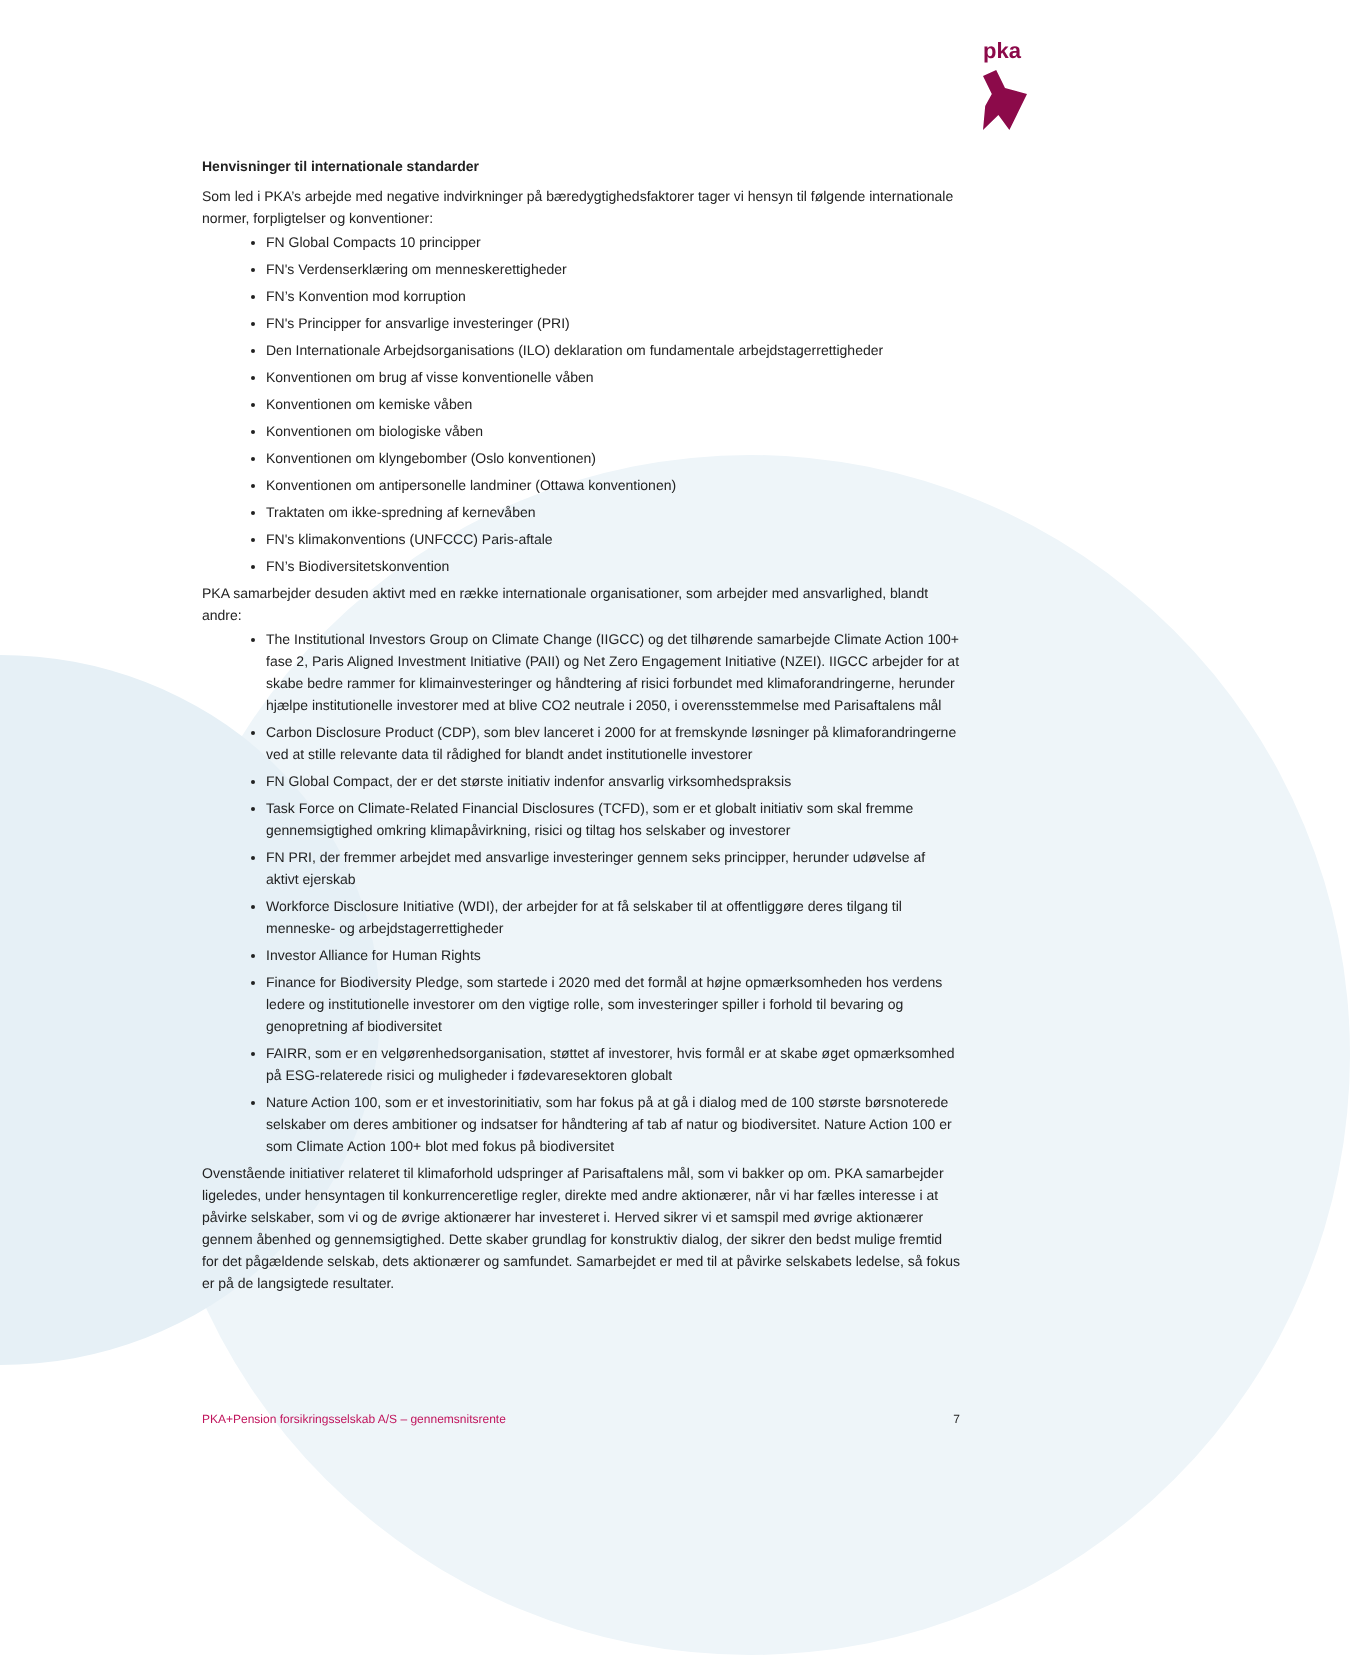pka
Henvisninger til internationale standarder
Som led i PKA’s arbejde med negative indvirkninger på bæredygtighedsfaktorer tager vi hensyn til følgende internationale normer, forpligtelser og konventioner:
FN Global Compacts 10 principper
FN's Verdenserklæring om menneskerettigheder
FN’s Konvention mod korruption
FN's Principper for ansvarlige investeringer (PRI)
Den Internationale Arbejdsorganisations (ILO) deklaration om fundamentale arbejdstagerrettigheder
Konventionen om brug af visse konventionelle våben
Konventionen om kemiske våben
Konventionen om biologiske våben
Konventionen om klyngebomber (Oslo konventionen)
Konventionen om antipersonelle landminer (Ottawa konventionen)
Traktaten om ikke-spredning af kernevåben
FN's klimakonventions (UNFCCC) Paris-aftale
FN’s Biodiversitetskonvention
PKA samarbejder desuden aktivt med en række internationale organisationer, som arbejder med ansvarlighed, blandt andre:
The Institutional Investors Group on Climate Change (IIGCC) og det tilhørende samarbejde Climate Action 100+ fase 2, Paris Aligned Investment Initiative (PAII) og Net Zero Engagement Initiative (NZEI). IIGCC arbejder for at skabe bedre rammer for klimainvesteringer og håndtering af risici forbundet med klimaforandringerne, herunder hjælpe institutionelle investorer med at blive CO2 neutrale i 2050, i overensstemmelse med Parisaftalens mål
Carbon Disclosure Product (CDP), som blev lanceret i 2000 for at fremskynde løsninger på klimaforandringerne ved at stille relevante data til rådighed for blandt andet institutionelle investorer
FN Global Compact, der er det største initiativ indenfor ansvarlig virksomhedspraksis
Task Force on Climate-Related Financial Disclosures (TCFD), som er et globalt initiativ som skal fremme gennemsigtighed omkring klimapåvirkning, risici og tiltag hos selskaber og investorer
FN PRI, der fremmer arbejdet med ansvarlige investeringer gennem seks principper, herunder udøvelse af aktivt ejerskab
Workforce Disclosure Initiative (WDI), der arbejder for at få selskaber til at offentliggøre deres tilgang til menneske- og arbejdstagerrettigheder
Investor Alliance for Human Rights
Finance for Biodiversity Pledge, som startede i 2020 med det formål at højne opmærksomheden hos verdens ledere og institutionelle investorer om den vigtige rolle, som investeringer spiller i forhold til bevaring og genopretning af biodiversitet
FAIRR, som er en velgørenhedsorganisation, støttet af investorer, hvis formål er at skabe øget opmærksomhed på ESG-relaterede risici og muligheder i fødevaresektoren globalt
Nature Action 100, som er et investorinitiativ, som har fokus på at gå i dialog med de 100 største børsnoterede selskaber om deres ambitioner og indsatser for håndtering af tab af natur og biodiversitet. Nature Action 100 er som Climate Action 100+ blot med fokus på biodiversitet
Ovenstående initiativer relateret til klimaforhold udspringer af Parisaftalens mål, som vi bakker op om. PKA samarbejder ligeledes, under hensyntagen til konkurrenceretlige regler, direkte med andre aktionærer, når vi har fælles interesse i at påvirke selskaber, som vi og de øvrige aktionærer har investeret i. Herved sikrer vi et samspil med øvrige aktionærer gennem åbenhed og gennemsigtighed. Dette skaber grundlag for konstruktiv dialog, der sikrer den bedst mulige fremtid for det pågældende selskab, dets aktionærer og samfundet. Samarbejdet er med til at påvirke selskabets ledelse, så fokus er på de langsigtede resultater.
PKA+Pension forsikringsselskab A/S – gennemsnitsrente 7